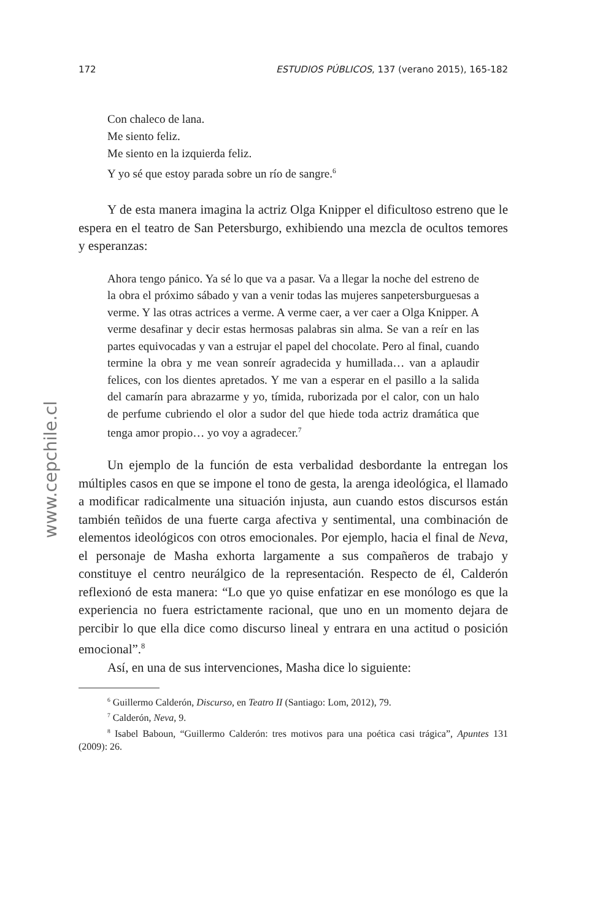172 ESTUDIOS PÚBLICOS, 137 (verano 2015), 165-182
www.cepchile.cl
Con chaleco de lana.
Me siento feliz.
Me siento en la izquierda feliz.
Y yo sé que estoy parada sobre un río de sangre.<sup>6</sup>
Y de esta manera imagina la actriz Olga Knipper el dificultoso estreno que le espera en el teatro de San Petersburgo, exhibiendo una mezcla de ocultos temores y esperanzas:
Ahora tengo pánico. Ya sé lo que va a pasar. Va a llegar la noche del estreno de la obra el próximo sábado y van a venir todas las mujeres sanpetersburguesas a verme. Y las otras actrices a verme. A verme caer, a ver caer a Olga Knipper. A verme desafinar y decir estas hermosas palabras sin alma. Se van a reír en las partes equivocadas y van a estrujar el papel del chocolate. Pero al final, cuando termine la obra y me vean sonreír agradecida y humillada… van a aplaudir felices, con los dientes apretados. Y me van a esperar en el pasillo a la salida del camarín para abrazarme y yo, tímida, ruborizada por el calor, con un halo de perfume cubriendo el olor a sudor del que hiede toda actriz dramática que tenga amor propio… yo voy a agradecer.<sup>7</sup>
Un ejemplo de la función de esta verbalidad desbordante la entregan los múltiples casos en que se impone el tono de gesta, la arenga ideológica, el llamado a modificar radicalmente una situación injusta, aun cuando estos discursos están también teñidos de una fuerte carga afectiva y sentimental, una combinación de elementos ideológicos con otros emocionales. Por ejemplo, hacia el final de Neva, el personaje de Masha exhorta largamente a sus compañeros de trabajo y constituye el centro neurálgico de la representación. Respecto de él, Calderón reflexionó de esta manera: “Lo que yo quise enfatizar en ese monólogo es que la experiencia no fuera estrictamente racional, que uno en un momento dejara de percibir lo que ella dice como discurso lineal y entrara en una actitud o posición emocional”.<sup>8</sup>
Así, en una de sus intervenciones, Masha dice lo siguiente:
<sup>6</sup> Guillermo Calderón, Discurso, en Teatro II (Santiago: Lom, 2012), 79.
<sup>7</sup> Calderón, Neva, 9.
<sup>8</sup> Isabel Baboun, “Guillermo Calderón: tres motivos para una poética casi trágica”, Apuntes 131 (2009): 26.